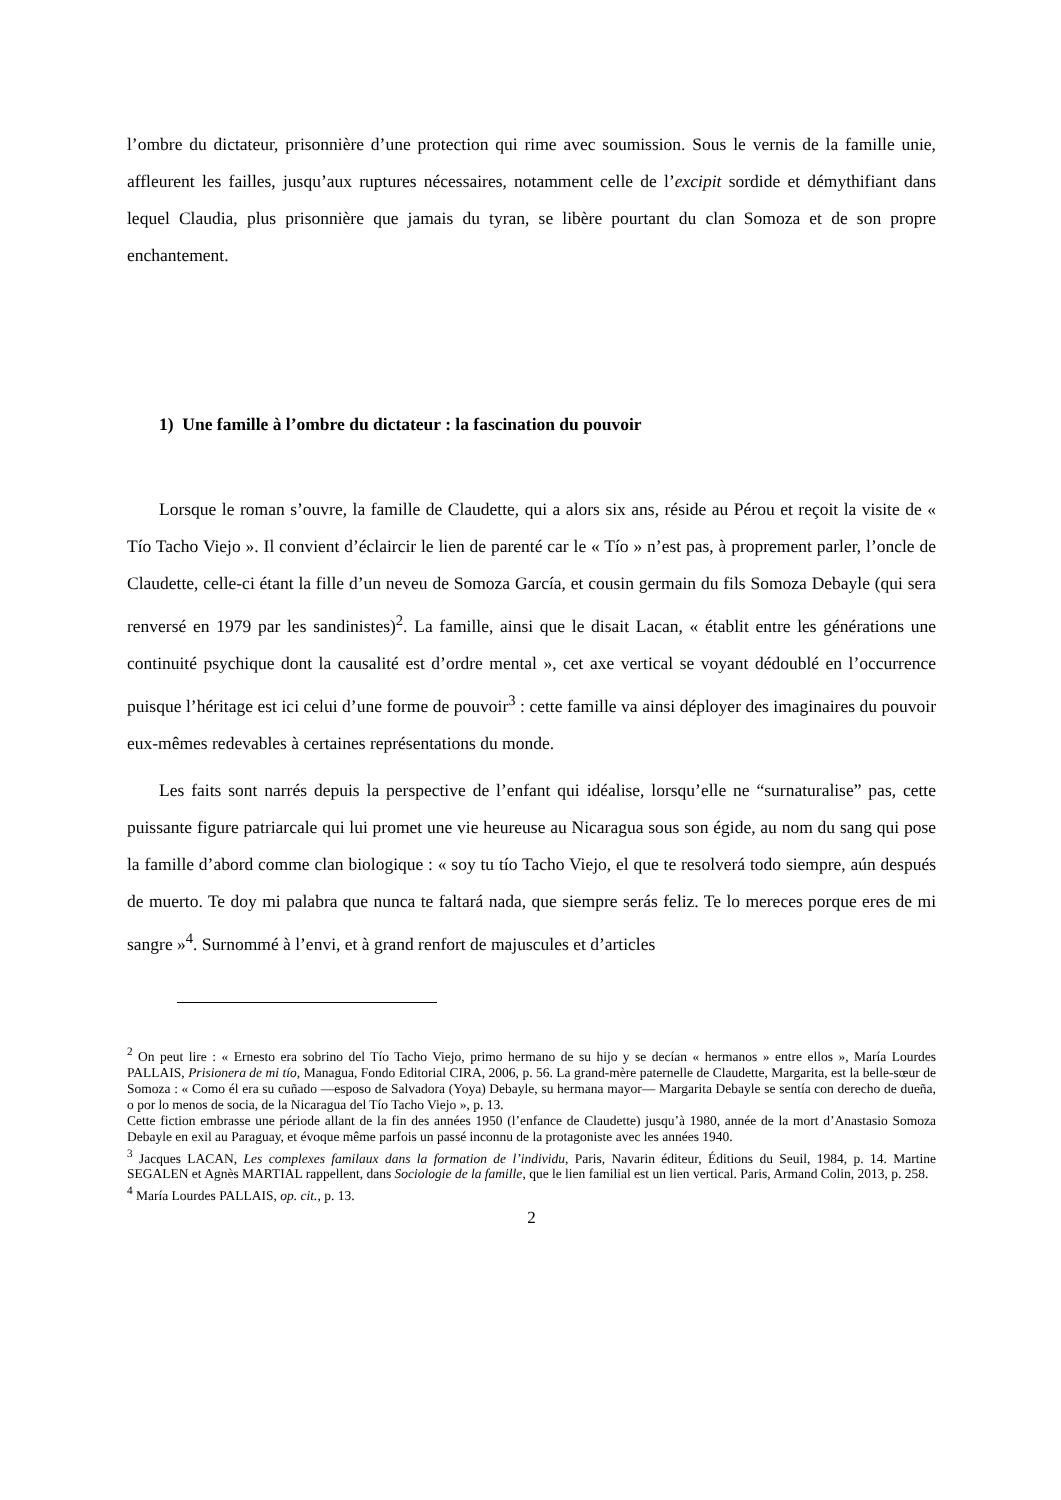l’ombre du dictateur, prisonnière d’une protection qui rime avec soumission. Sous le vernis de la famille unie, affleurent les failles, jusqu’aux ruptures nécessaires, notamment celle de l’excipit sordide et démythifiant dans lequel Claudia, plus prisonnière que jamais du tyran, se libère pourtant du clan Somoza et de son propre enchantement.
1) Une famille à l’ombre du dictateur : la fascination du pouvoir
Lorsque le roman s’ouvre, la famille de Claudette, qui a alors six ans, réside au Pérou et reçoit la visite de « Tío Tacho Viejo ». Il convient d’éclaircir le lien de parenté car le « Tío » n’est pas, à proprement parler, l’oncle de Claudette, celle-ci étant la fille d’un neveu de Somoza García, et cousin germain du fils Somoza Debayle (qui sera renversé en 1979 par les sandinistes)<sup>2</sup>. La famille, ainsi que le disait Lacan, « établit entre les générations une continuité psychique dont la causalité est d’ordre mental », cet axe vertical se voyant dédoublé en l’occurrence puisque l’héritage est ici celui d’une forme de pouvoir<sup>3</sup> : cette famille va ainsi déployer des imaginaires du pouvoir eux-mêmes redevables à certaines représentations du monde.
Les faits sont narrés depuis la perspective de l’enfant qui idéalise, lorsqu’elle ne “surnaturalise” pas, cette puissante figure patriarcale qui lui promet une vie heureuse au Nicaragua sous son égide, au nom du sang qui pose la famille d’abord comme clan biologique : « soy tu tío Tacho Viejo, el que te resolverá todo siempre, aún después de muerto. Te doy mi palabra que nunca te faltará nada, que siempre serás feliz. Te lo mereces porque eres de mi sangre »<sup>4</sup>. Surnommé à l’envi, et à grand renfort de majuscules et d’articles
<sup>2</sup> On peut lire : « Ernesto era sobrino del Tío Tacho Viejo, primo hermano de su hijo y se decían « hermanos » entre ellos », María Lourdes PALLAIS, Prisionera de mi tío, Managua, Fondo Editorial CIRA, 2006, p. 56. La grand-mère paternelle de Claudette, Margarita, est la belle-sœur de Somoza : « Como él era su cuñado —esposo de Salvadora (Yoya) Debayle, su hermana mayor— Margarita Debayle se sentía con derecho de dueña, o por lo menos de socia, de la Nicaragua del Tío Tacho Viejo », p. 13.
Cette fiction embrasse une période allant de la fin des années 1950 (l’enfance de Claudette) jusqu’à 1980, année de la mort d’Anastasio Somoza Debayle en exil au Paraguay, et évoque même parfois un passé inconnu de la protagoniste avec les années 1940.
<sup>3</sup> Jacques LACAN, Les complexes familaux dans la formation de l’individu, Paris, Navarin éditeur, Éditions du Seuil, 1984, p. 14. Martine SEGALEN et Agnès MARTIAL rappellent, dans Sociologie de la famille, que le lien familial est un lien vertical. Paris, Armand Colin, 2013, p. 258.
<sup>4</sup> María Lourdes PALLAIS, op. cit., p. 13.
2